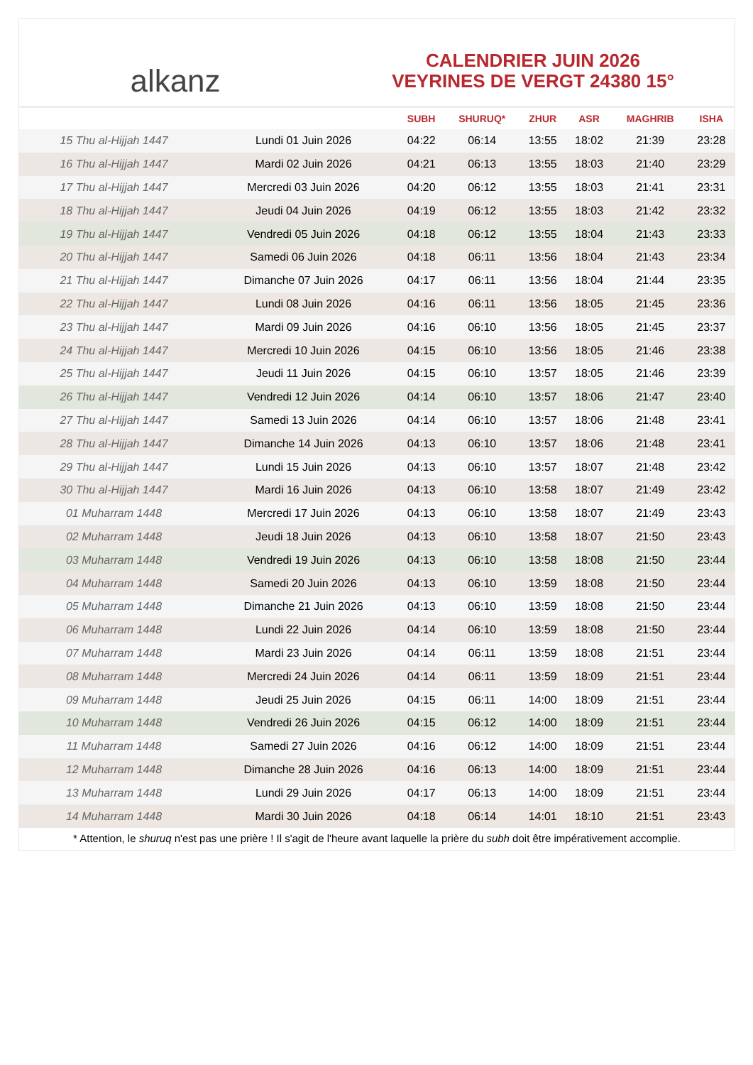alkanz
CALENDRIER JUIN 2026
VEYRINES DE VERGT 24380 15°
| | | SUBH | SHURUQ* | ZHUR | ASR | MAGHRIB | ISHA |
| --- | --- | --- | --- | --- | --- | --- | --- |
| 15 Thu al-Hijjah 1447 | Lundi 01 Juin 2026 | 04:22 | 06:14 | 13:55 | 18:02 | 21:39 | 23:28 |
| 16 Thu al-Hijjah 1447 | Mardi 02 Juin 2026 | 04:21 | 06:13 | 13:55 | 18:03 | 21:40 | 23:29 |
| 17 Thu al-Hijjah 1447 | Mercredi 03 Juin 2026 | 04:20 | 06:12 | 13:55 | 18:03 | 21:41 | 23:31 |
| 18 Thu al-Hijjah 1447 | Jeudi 04 Juin 2026 | 04:19 | 06:12 | 13:55 | 18:03 | 21:42 | 23:32 |
| 19 Thu al-Hijjah 1447 | Vendredi 05 Juin 2026 | 04:18 | 06:12 | 13:55 | 18:04 | 21:43 | 23:33 |
| 20 Thu al-Hijjah 1447 | Samedi 06 Juin 2026 | 04:18 | 06:11 | 13:56 | 18:04 | 21:43 | 23:34 |
| 21 Thu al-Hijjah 1447 | Dimanche 07 Juin 2026 | 04:17 | 06:11 | 13:56 | 18:04 | 21:44 | 23:35 |
| 22 Thu al-Hijjah 1447 | Lundi 08 Juin 2026 | 04:16 | 06:11 | 13:56 | 18:05 | 21:45 | 23:36 |
| 23 Thu al-Hijjah 1447 | Mardi 09 Juin 2026 | 04:16 | 06:10 | 13:56 | 18:05 | 21:45 | 23:37 |
| 24 Thu al-Hijjah 1447 | Mercredi 10 Juin 2026 | 04:15 | 06:10 | 13:56 | 18:05 | 21:46 | 23:38 |
| 25 Thu al-Hijjah 1447 | Jeudi 11 Juin 2026 | 04:15 | 06:10 | 13:57 | 18:05 | 21:46 | 23:39 |
| 26 Thu al-Hijjah 1447 | Vendredi 12 Juin 2026 | 04:14 | 06:10 | 13:57 | 18:06 | 21:47 | 23:40 |
| 27 Thu al-Hijjah 1447 | Samedi 13 Juin 2026 | 04:14 | 06:10 | 13:57 | 18:06 | 21:48 | 23:41 |
| 28 Thu al-Hijjah 1447 | Dimanche 14 Juin 2026 | 04:13 | 06:10 | 13:57 | 18:06 | 21:48 | 23:41 |
| 29 Thu al-Hijjah 1447 | Lundi 15 Juin 2026 | 04:13 | 06:10 | 13:57 | 18:07 | 21:48 | 23:42 |
| 30 Thu al-Hijjah 1447 | Mardi 16 Juin 2026 | 04:13 | 06:10 | 13:58 | 18:07 | 21:49 | 23:42 |
| 01 Muharram 1448 | Mercredi 17 Juin 2026 | 04:13 | 06:10 | 13:58 | 18:07 | 21:49 | 23:43 |
| 02 Muharram 1448 | Jeudi 18 Juin 2026 | 04:13 | 06:10 | 13:58 | 18:07 | 21:50 | 23:43 |
| 03 Muharram 1448 | Vendredi 19 Juin 2026 | 04:13 | 06:10 | 13:58 | 18:08 | 21:50 | 23:44 |
| 04 Muharram 1448 | Samedi 20 Juin 2026 | 04:13 | 06:10 | 13:59 | 18:08 | 21:50 | 23:44 |
| 05 Muharram 1448 | Dimanche 21 Juin 2026 | 04:13 | 06:10 | 13:59 | 18:08 | 21:50 | 23:44 |
| 06 Muharram 1448 | Lundi 22 Juin 2026 | 04:14 | 06:10 | 13:59 | 18:08 | 21:50 | 23:44 |
| 07 Muharram 1448 | Mardi 23 Juin 2026 | 04:14 | 06:11 | 13:59 | 18:08 | 21:51 | 23:44 |
| 08 Muharram 1448 | Mercredi 24 Juin 2026 | 04:14 | 06:11 | 13:59 | 18:09 | 21:51 | 23:44 |
| 09 Muharram 1448 | Jeudi 25 Juin 2026 | 04:15 | 06:11 | 14:00 | 18:09 | 21:51 | 23:44 |
| 10 Muharram 1448 | Vendredi 26 Juin 2026 | 04:15 | 06:12 | 14:00 | 18:09 | 21:51 | 23:44 |
| 11 Muharram 1448 | Samedi 27 Juin 2026 | 04:16 | 06:12 | 14:00 | 18:09 | 21:51 | 23:44 |
| 12 Muharram 1448 | Dimanche 28 Juin 2026 | 04:16 | 06:13 | 14:00 | 18:09 | 21:51 | 23:44 |
| 13 Muharram 1448 | Lundi 29 Juin 2026 | 04:17 | 06:13 | 14:00 | 18:09 | 21:51 | 23:44 |
| 14 Muharram 1448 | Mardi 30 Juin 2026 | 04:18 | 06:14 | 14:01 | 18:10 | 21:51 | 23:43 |
* Attention, le shuruq n'est pas une prière ! Il s'agit de l'heure avant laquelle la prière du subh doit être impérativement accomplie.